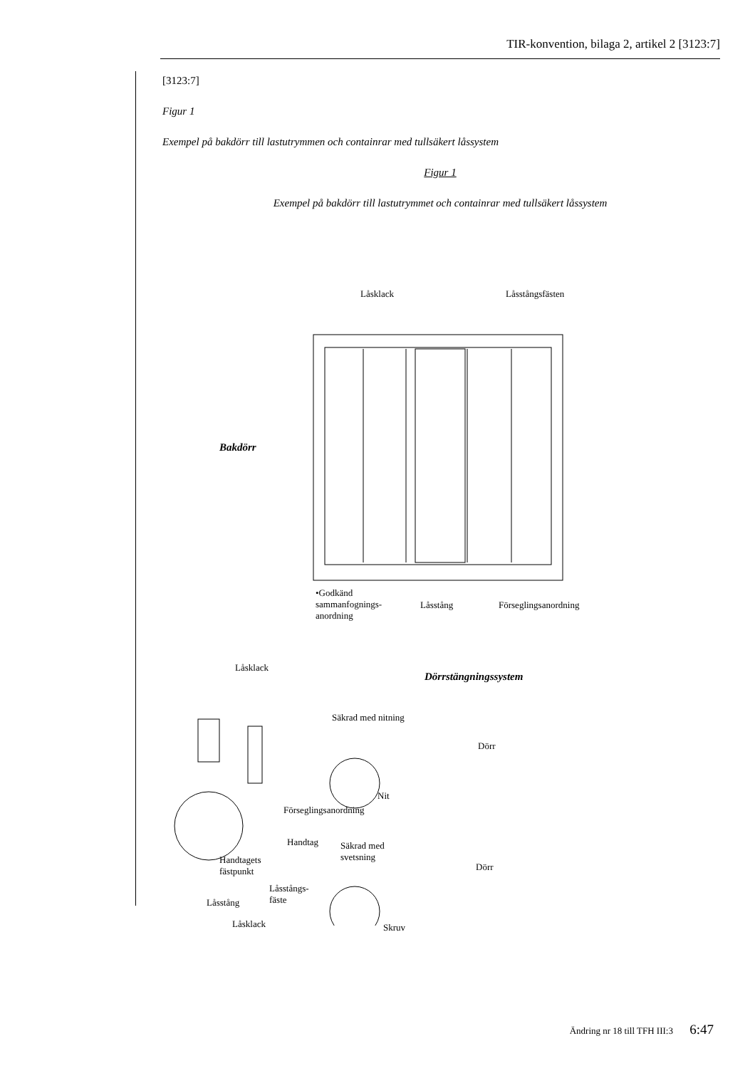TIR-konvention, bilaga 2, artikel 2 [3123:7]
[3123:7]
Figur 1
Exempel på bakdörr till lastutrymmen och containrar med tullsäkert låssystem
Figur 1
Exempel på bakdörr till lastutrymmet och containrar med tullsäkert låssystem
Låsklack Låsstångsfästen
Bakdörr
•Godkänd
sammanfognings-
anordning
Låsstång Förseglingsanordning
Låsklack
Dörrstängningssystem
Säkrad med nitning
Dörr
Nit
Förseglingsanordning
Handtag
Säkrad med
svetsning
Handtagets
fästpunkt
Dörr
Låsstångs-
fäste
Låsstång
Skruv
Låsklack
Ändring nr 18 till TFH III:3 6:47